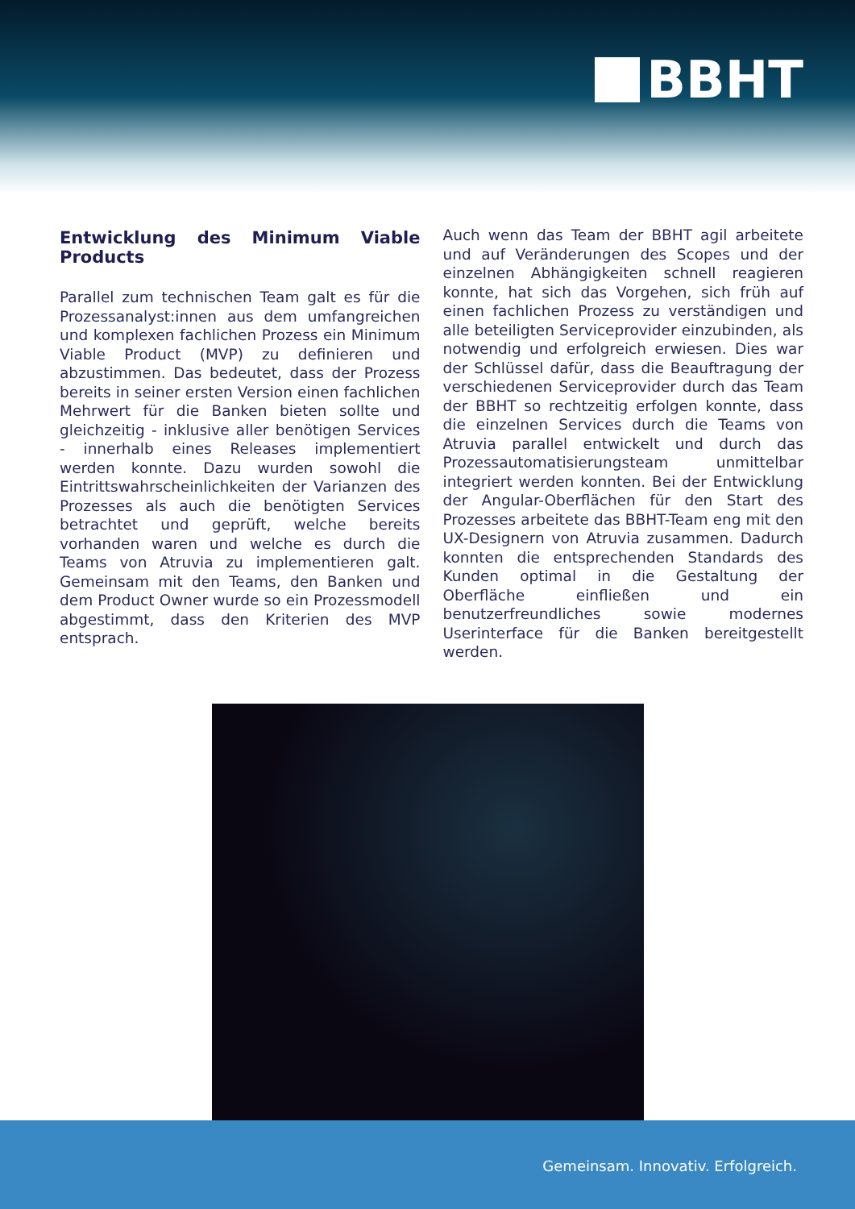BBHT
Entwicklung des Minimum Viable Products
Parallel zum technischen Team galt es für die Prozessanalyst:innen aus dem umfangreichen und komplexen fachlichen Prozess ein Minimum Viable Product (MVP) zu definieren und abzustimmen. Das bedeutet, dass der Prozess bereits in seiner ersten Version einen fachlichen Mehrwert für die Banken bieten sollte und gleichzeitig - inklusive aller benötigen Services - innerhalb eines Releases implementiert werden konnte. Dazu wurden sowohl die Eintrittswahrscheinlichkeiten der Varianzen des Prozesses als auch die benötigten Services betrachtet und geprüft, welche bereits vorhanden waren und welche es durch die Teams von Atruvia zu implementieren galt. Gemeinsam mit den Teams, den Banken und dem Product Owner wurde so ein Prozessmodell abgestimmt, dass den Kriterien des MVP entsprach.
Auch wenn das Team der BBHT agil arbeitete und auf Veränderungen des Scopes und der einzelnen Abhängigkeiten schnell reagieren konnte, hat sich das Vorgehen, sich früh auf einen fachlichen Prozess zu verständigen und alle beteiligten Serviceprovider einzubinden, als notwendig und erfolgreich erwiesen. Dies war der Schlüssel dafür, dass die Beauftragung der verschiedenen Serviceprovider durch das Team der BBHT so rechtzeitig erfolgen konnte, dass die einzelnen Services durch die Teams von Atruvia parallel entwickelt und durch das Prozessautomatisierungsteam unmittelbar integriert werden konnten. Bei der Entwicklung der Angular-Oberflächen für den Start des Prozesses arbeitete das BBHT-Team eng mit den UX-Designern von Atruvia zusammen. Dadurch konnten die entsprechenden Standards des Kunden optimal in die Gestaltung der Oberfläche einfließen und ein benutzerfreundliches sowie modernes Userinterface für die Banken bereitgestellt werden.
Gemeinsam. Innovativ. Erfolgreich.